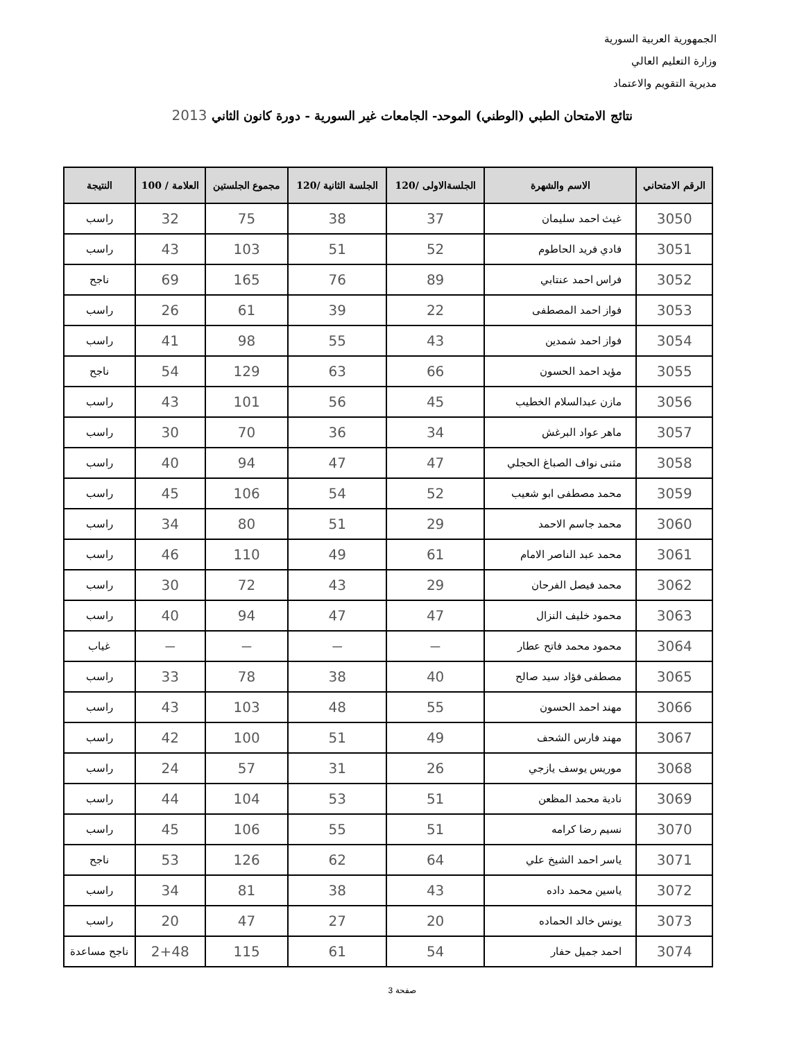الجمهورية العربية السورية
وزارة التعليم العالي
مديرية التقويم والاعتماد
نتائج الامتحان الطبي (الوطني) الموحد- الجامعات غير السورية - دورة كانون الثاني 2013
| الرقم الامتحاني | الاسم والشهرة | الجلسةالاولى /120 | الجلسة الثانية /120 | مجموع الجلستين | العلامة / 100 | النتيجة |
| --- | --- | --- | --- | --- | --- | --- |
| 3050 | غيث احمد سليمان | 37 | 38 | 75 | 32 | راسب |
| 3051 | فادي فريد الحاطوم | 52 | 51 | 103 | 43 | راسب |
| 3052 | فراس احمد عنتابي | 89 | 76 | 165 | 69 | ناجح |
| 3053 | فواز احمد المصطفى | 22 | 39 | 61 | 26 | راسب |
| 3054 | فواز احمد شمدين | 43 | 55 | 98 | 41 | راسب |
| 3055 | مؤيد احمد الحسون | 66 | 63 | 129 | 54 | ناجح |
| 3056 | مازن عبدالسلام الخطيب | 45 | 56 | 101 | 43 | راسب |
| 3057 | ماهر عواد البرغش | 34 | 36 | 70 | 30 | راسب |
| 3058 | مثنى نواف الصباغ الحجلي | 47 | 47 | 94 | 40 | راسب |
| 3059 | محمد مصطفى ابو شعيب | 52 | 54 | 106 | 45 | راسب |
| 3060 | محمد جاسم الاحمد | 29 | 51 | 80 | 34 | راسب |
| 3061 | محمد عبد الناصر الامام | 61 | 49 | 110 | 46 | راسب |
| 3062 | محمد فيصل الفرحان | 29 | 43 | 72 | 30 | راسب |
| 3063 | محمود خليف النزال | 47 | 47 | 94 | 40 | راسب |
| 3064 | محمود محمد فاتح عطار | — | — | — | — | غياب |
| 3065 | مصطفى فؤاد سيد صالح | 40 | 38 | 78 | 33 | راسب |
| 3066 | مهند احمد الحسون | 55 | 48 | 103 | 43 | راسب |
| 3067 | مهند فارس الشحف | 49 | 51 | 100 | 42 | راسب |
| 3068 | موريس يوسف يازجي | 26 | 31 | 57 | 24 | راسب |
| 3069 | نادية محمد المظعن | 51 | 53 | 104 | 44 | راسب |
| 3070 | نسيم رضا كرامه | 51 | 55 | 106 | 45 | راسب |
| 3071 | ياسر احمد الشيخ علي | 64 | 62 | 126 | 53 | ناجح |
| 3072 | ياسين محمد داده | 43 | 38 | 81 | 34 | راسب |
| 3073 | يونس خالد الحماده | 20 | 27 | 47 | 20 | راسب |
| 3074 | احمد جميل حفار | 54 | 61 | 115 | 2+48 | ناجح مساعدة |
صفحة 3